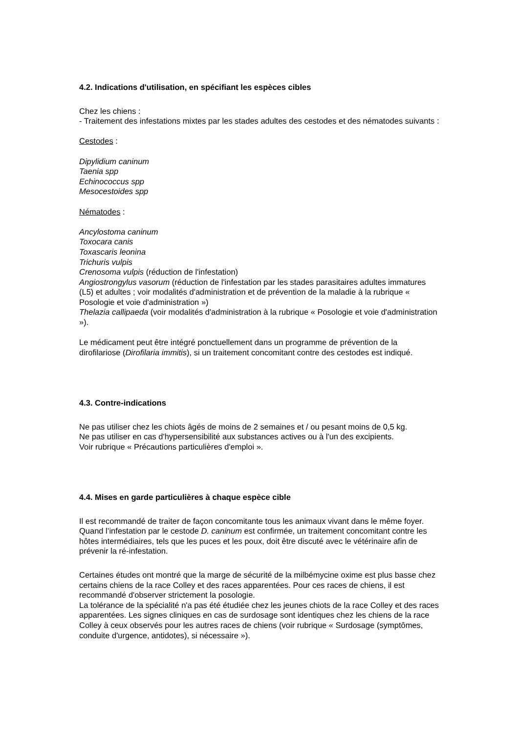4.2. Indications d'utilisation, en spécifiant les espèces cibles
Chez les chiens :
- Traitement des infestations mixtes par les stades adultes des cestodes et des nématodes suivants :
Cestodes :
Dipylidium caninum
Taenia spp
Echinococcus spp
Mesocestoides spp
Nématodes :
Ancylostoma caninum
Toxocara canis
Toxascaris leonina
Trichuris vulpis
Crenosoma vulpis (réduction de l'infestation)
Angiostrongylus vasorum (réduction de l'infestation par les stades parasitaires adultes immatures (L5) et adultes ; voir modalités d'administration et de prévention de la maladie à la rubrique « Posologie et voie d'administration »)
Thelazia callipaeda (voir modalités d'administration à la rubrique « Posologie et voie d'administration »).
Le médicament peut être intégré ponctuellement dans un programme de prévention de la dirofilariose (Dirofilaria immitis), si un traitement concomitant contre des cestodes est indiqué.
4.3. Contre-indications
Ne pas utiliser chez les chiots âgés de moins de 2 semaines et / ou pesant moins de 0,5 kg.
Ne pas utiliser en cas d'hypersensibilité aux substances actives ou à l'un des excipients.
Voir rubrique « Précautions particulières d'emploi ».
4.4. Mises en garde particulières à chaque espèce cible
Il est recommandé de traiter de façon concomitante tous les animaux vivant dans le même foyer. Quand l’infestation par le cestode D. caninum est confirmée, un traitement concomitant contre les hôtes intermédiaires, tels que les puces et les poux, doit être discuté avec le vétérinaire afin de prévenir la ré-infestation.
Certaines études ont montré que la marge de sécurité de la milbémycine oxime est plus basse chez certains chiens de la race Colley et des races apparentées. Pour ces races de chiens, il est recommandé d'observer strictement la posologie.
La tolérance de la spécialité n'a pas été étudiée chez les jeunes chiots de la race Colley et des races apparentées. Les signes cliniques en cas de surdosage sont identiques chez les chiens de la race Colley à ceux observés pour les autres races de chiens (voir rubrique « Surdosage (symptômes, conduite d'urgence, antidotes), si nécessaire »).